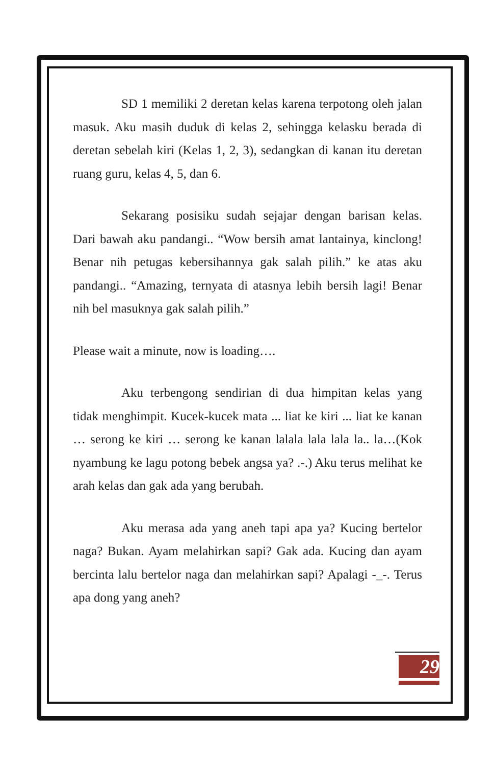SD 1 memiliki 2 deretan kelas karena terpotong oleh jalan masuk. Aku masih duduk di kelas 2, sehingga kelasku berada di deretan sebelah kiri (Kelas 1, 2, 3), sedangkan di kanan itu deretan ruang guru, kelas 4, 5, dan 6.
Sekarang posisiku sudah sejajar dengan barisan kelas. Dari bawah aku pandangi.. “Wow bersih amat lantainya, kinclong! Benar nih petugas kebersihannya gak salah pilih.” ke atas aku pandangi.. “Amazing, ternyata di atasnya lebih bersih lagi! Benar nih bel masuknya gak salah pilih.”
Please wait a minute, now is loading….
Aku terbengong sendirian di dua himpitan kelas yang tidak menghimpit. Kucek-kucek mata ... liat ke kiri ... liat ke kanan … serong ke kiri … serong ke kanan lalala lala lala la.. la…(Kok nyambung ke lagu potong bebek angsa ya? .-.) Aku terus melihat ke arah kelas dan gak ada yang berubah.
Aku merasa ada yang aneh tapi apa ya? Kucing bertelor naga? Bukan. Ayam melahirkan sapi? Gak ada. Kucing dan ayam bercinta lalu bertelor naga dan melahirkan sapi? Apalagi -_-. Terus apa dong yang aneh?
29